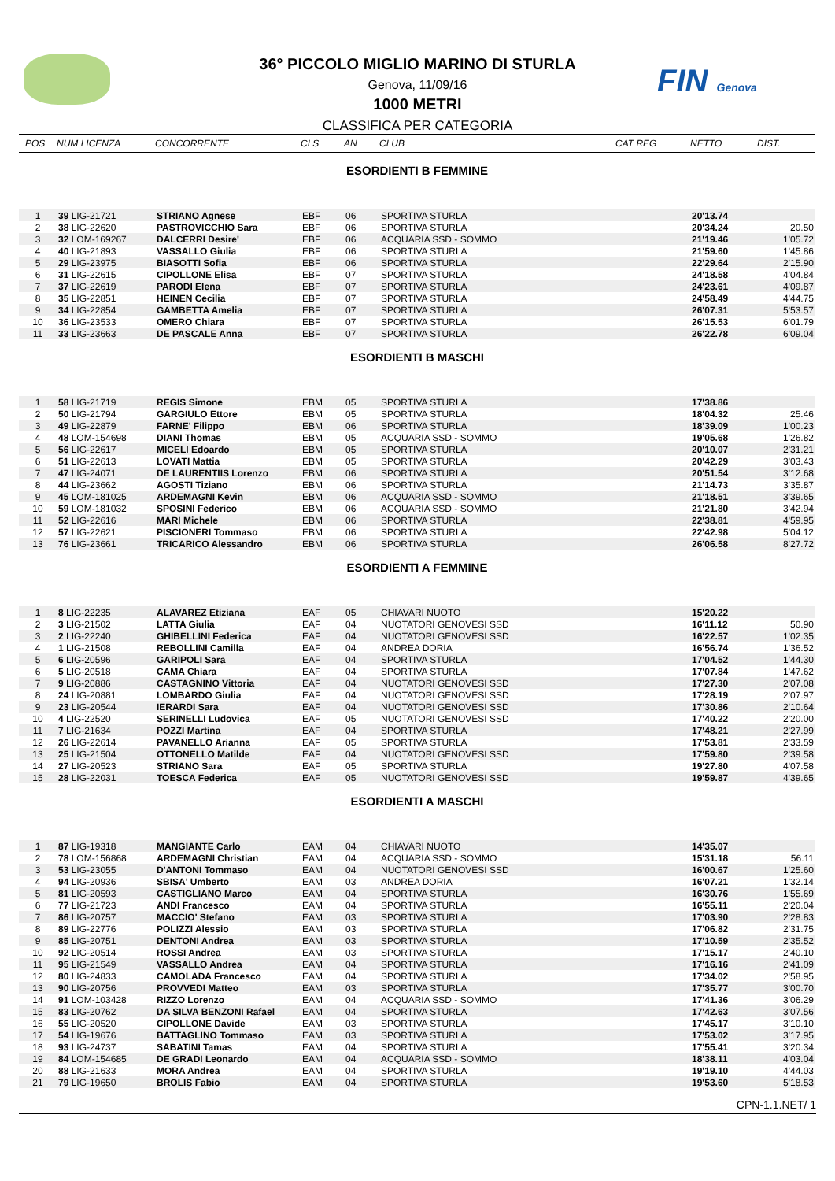FIN Genova
36° PICCOLO MIGLIO MARINO DI STURLA
Genova, 11/09/16
1000 METRI
CLASSIFICA PER CATEGORIA
| POS | NUM LICENZA | CONCORRENTE | CLS | AN | CLUB | CAT REG | NETTO | DIST. |
| --- | --- | --- | --- | --- | --- | --- | --- | --- |
| ESORDIENTI B FEMMINE | | | | | | | | |
| 1 | 39 LIG-21721 | STRIANO Agnese | EBF | 06 | SPORTIVA STURLA | | 20'13.74 | |
| 2 | 38 LIG-22620 | PASTROVICCHIO Sara | EBF | 06 | SPORTIVA STURLA | | 20'34.24 | 20.50 |
| 3 | 32 LOM-169267 | DALCERRI Desire' | EBF | 06 | ACQUARIA SSD - SOMMO | | 21'19.46 | 1'05.72 |
| 4 | 40 LIG-21893 | VASSALLO Giulia | EBF | 06 | SPORTIVA STURLA | | 21'59.60 | 1'45.86 |
| 5 | 29 LIG-23975 | BIASOTTI Sofia | EBF | 06 | SPORTIVA STURLA | | 22'29.64 | 2'15.90 |
| 6 | 31 LIG-22615 | CIPOLLONE Elisa | EBF | 07 | SPORTIVA STURLA | | 24'18.58 | 4'04.84 |
| 7 | 37 LIG-22619 | PARODI Elena | EBF | 07 | SPORTIVA STURLA | | 24'23.61 | 4'09.87 |
| 8 | 35 LIG-22851 | HEINEN Cecilia | EBF | 07 | SPORTIVA STURLA | | 24'58.49 | 4'44.75 |
| 9 | 34 LIG-22854 | GAMBETTA Amelia | EBF | 07 | SPORTIVA STURLA | | 26'07.31 | 5'53.57 |
| 10 | 36 LIG-23533 | OMERO Chiara | EBF | 07 | SPORTIVA STURLA | | 26'15.53 | 6'01.79 |
| 11 | 33 LIG-23663 | DE PASCALE Anna | EBF | 07 | SPORTIVA STURLA | | 26'22.78 | 6'09.04 |
| ESORDIENTI B MASCHI | | | | | | | | |
| 1 | 58 LIG-21719 | REGIS Simone | EBM | 05 | SPORTIVA STURLA | | 17'38.86 | |
| 2 | 50 LIG-21794 | GARGIULO Ettore | EBM | 05 | SPORTIVA STURLA | | 18'04.32 | 25.46 |
| 3 | 49 LIG-22879 | FARNE' Filippo | EBM | 06 | SPORTIVA STURLA | | 18'39.09 | 1'00.23 |
| 4 | 48 LOM-154698 | DIANI Thomas | EBM | 05 | ACQUARIA SSD - SOMMO | | 19'05.68 | 1'26.82 |
| 5 | 56 LIG-22617 | MICELI Edoardo | EBM | 05 | SPORTIVA STURLA | | 20'10.07 | 2'31.21 |
| 6 | 51 LIG-22613 | LOVATI Mattia | EBM | 05 | SPORTIVA STURLA | | 20'42.29 | 3'03.43 |
| 7 | 47 LIG-24071 | DE LAURENTIIS Lorenzo | EBM | 06 | SPORTIVA STURLA | | 20'51.54 | 3'12.68 |
| 8 | 44 LIG-23662 | AGOSTI Tiziano | EBM | 06 | SPORTIVA STURLA | | 21'14.73 | 3'35.87 |
| 9 | 45 LOM-181025 | ARDEMAGNI Kevin | EBM | 06 | ACQUARIA SSD - SOMMO | | 21'18.51 | 3'39.65 |
| 10 | 59 LOM-181032 | SPOSINI Federico | EBM | 06 | ACQUARIA SSD - SOMMO | | 21'21.80 | 3'42.94 |
| 11 | 52 LIG-22616 | MARI Michele | EBM | 06 | SPORTIVA STURLA | | 22'38.81 | 4'59.95 |
| 12 | 57 LIG-22621 | PISCIONERI Tommaso | EBM | 06 | SPORTIVA STURLA | | 22'42.98 | 5'04.12 |
| 13 | 76 LIG-23661 | TRICARICO Alessandro | EBM | 06 | SPORTIVA STURLA | | 26'06.58 | 8'27.72 |
| ESORDIENTI A FEMMINE | | | | | | | | |
| 1 | 8 LIG-22235 | ALAVAREZ Etiziana | EAF | 05 | CHIAVARI NUOTO | | 15'20.22 | |
| 2 | 3 LIG-21502 | LATTA Giulia | EAF | 04 | NUOTATORI GENOVESI SSD | | 16'11.12 | 50.90 |
| 3 | 2 LIG-22240 | GHIBELLINI Federica | EAF | 04 | NUOTATORI GENOVESI SSD | | 16'22.57 | 1'02.35 |
| 4 | 1 LIG-21508 | REBOLLINI Camilla | EAF | 04 | ANDREA DORIA | | 16'56.74 | 1'36.52 |
| 5 | 6 LIG-20596 | GARIPOLI Sara | EAF | 04 | SPORTIVA STURLA | | 17'04.52 | 1'44.30 |
| 6 | 5 LIG-20518 | CAMA Chiara | EAF | 04 | SPORTIVA STURLA | | 17'07.84 | 1'47.62 |
| 7 | 9 LIG-20886 | CASTAGNINO Vittoria | EAF | 04 | NUOTATORI GENOVESI SSD | | 17'27.30 | 2'07.08 |
| 8 | 24 LIG-20881 | LOMBARDO Giulia | EAF | 04 | NUOTATORI GENOVESI SSD | | 17'28.19 | 2'07.97 |
| 9 | 23 LIG-20544 | IERARDI Sara | EAF | 04 | NUOTATORI GENOVESI SSD | | 17'30.86 | 2'10.64 |
| 10 | 4 LIG-22520 | SERINELLI Ludovica | EAF | 05 | NUOTATORI GENOVESI SSD | | 17'40.22 | 2'20.00 |
| 11 | 7 LIG-21634 | POZZI Martina | EAF | 04 | SPORTIVA STURLA | | 17'48.21 | 2'27.99 |
| 12 | 26 LIG-22614 | PAVANELLO Arianna | EAF | 05 | SPORTIVA STURLA | | 17'53.81 | 2'33.59 |
| 13 | 25 LIG-21504 | OTTONELLO Matilde | EAF | 04 | NUOTATORI GENOVESI SSD | | 17'59.80 | 2'39.58 |
| 14 | 27 LIG-20523 | STRIANO Sara | EAF | 05 | SPORTIVA STURLA | | 19'27.80 | 4'07.58 |
| 15 | 28 LIG-22031 | TOESCA Federica | EAF | 05 | NUOTATORI GENOVESI SSD | | 19'59.87 | 4'39.65 |
| ESORDIENTI A MASCHI | | | | | | | | |
| 1 | 87 LIG-19318 | MANGIANTE Carlo | EAM | 04 | CHIAVARI NUOTO | | 14'35.07 | |
| 2 | 78 LOM-156868 | ARDEMAGNI Christian | EAM | 04 | ACQUARIA SSD - SOMMO | | 15'31.18 | 56.11 |
| 3 | 53 LIG-23055 | D'ANTONI Tommaso | EAM | 04 | NUOTATORI GENOVESI SSD | | 16'00.67 | 1'25.60 |
| 4 | 94 LIG-20936 | SBISA' Umberto | EAM | 03 | ANDREA DORIA | | 16'07.21 | 1'32.14 |
| 5 | 81 LIG-20593 | CASTIGLIANO Marco | EAM | 04 | SPORTIVA STURLA | | 16'30.76 | 1'55.69 |
| 6 | 77 LIG-21723 | ANDI Francesco | EAM | 04 | SPORTIVA STURLA | | 16'55.11 | 2'20.04 |
| 7 | 86 LIG-20757 | MACCIO' Stefano | EAM | 03 | SPORTIVA STURLA | | 17'03.90 | 2'28.83 |
| 8 | 89 LIG-22776 | POLIZZI Alessio | EAM | 03 | SPORTIVA STURLA | | 17'06.82 | 2'31.75 |
| 9 | 85 LIG-20751 | DENTONI Andrea | EAM | 03 | SPORTIVA STURLA | | 17'10.59 | 2'35.52 |
| 10 | 92 LIG-20514 | ROSSI Andrea | EAM | 03 | SPORTIVA STURLA | | 17'15.17 | 2'40.10 |
| 11 | 95 LIG-21549 | VASSALLO Andrea | EAM | 04 | SPORTIVA STURLA | | 17'16.16 | 2'41.09 |
| 12 | 80 LIG-24833 | CAMOLADA Francesco | EAM | 04 | SPORTIVA STURLA | | 17'34.02 | 2'58.95 |
| 13 | 90 LIG-20756 | PROVVEDI Matteo | EAM | 03 | SPORTIVA STURLA | | 17'35.77 | 3'00.70 |
| 14 | 91 LOM-103428 | RIZZO Lorenzo | EAM | 04 | ACQUARIA SSD - SOMMO | | 17'41.36 | 3'06.29 |
| 15 | 83 LIG-20762 | DA SILVA BENZONI Rafael | EAM | 04 | SPORTIVA STURLA | | 17'42.63 | 3'07.56 |
| 16 | 55 LIG-20520 | CIPOLLONE Davide | EAM | 03 | SPORTIVA STURLA | | 17'45.17 | 3'10.10 |
| 17 | 54 LIG-19676 | BATTAGLINO Tommaso | EAM | 03 | SPORTIVA STURLA | | 17'53.02 | 3'17.95 |
| 18 | 93 LIG-24737 | SABATINI Tamas | EAM | 04 | SPORTIVA STURLA | | 17'55.41 | 3'20.34 |
| 19 | 84 LOM-154685 | DE GRADI Leonardo | EAM | 04 | ACQUARIA SSD - SOMMO | | 18'38.11 | 4'03.04 |
| 20 | 88 LIG-21633 | MORA Andrea | EAM | 04 | SPORTIVA STURLA | | 19'19.10 | 4'44.03 |
| 21 | 79 LIG-19650 | BROLIS Fabio | EAM | 04 | SPORTIVA STURLA | | 19'53.60 | 5'18.53 |
CPN-1.1.NET/ 1